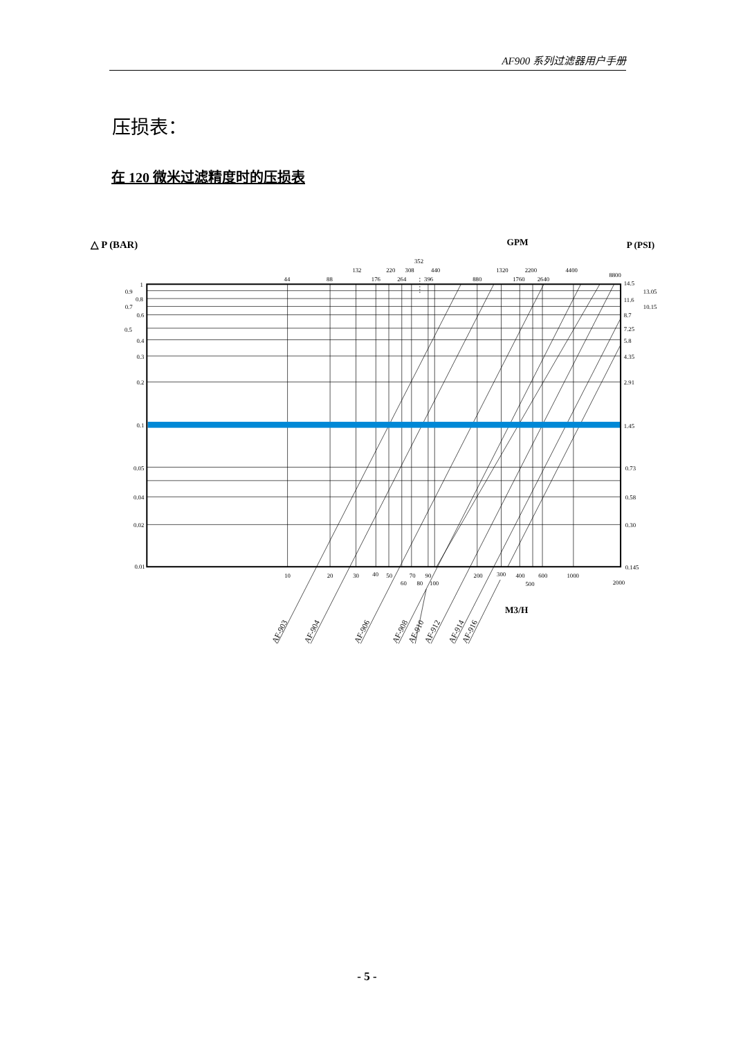AF900 系列过滤器用户手册
压损表：
在 120 微米过滤精度时的压损表
△ P (BAR)
GPM
P (PSI)
352
132
220
308
440
1320
2200
4400
8800
44
88
176
264
396
880
1760
2640
1
0.9
0.8
0.7
0.6
0.5
0.4
0.3
0.2
0.1
0.05
0.04
0.02
0.01
14.5
13.05
11.6
10.15
8.7
7.25
5.8
4.35
2.91
1.45
0.73
0.58
0.30
0.145
10
20
30
40
50
70
90
60
80
100
200
300
400
600
500
1000
2000
M3/H
AF-903
AF-904
AF-906
AF-908
AF-910
AF-912
AF-914
AF-916
- 5 -